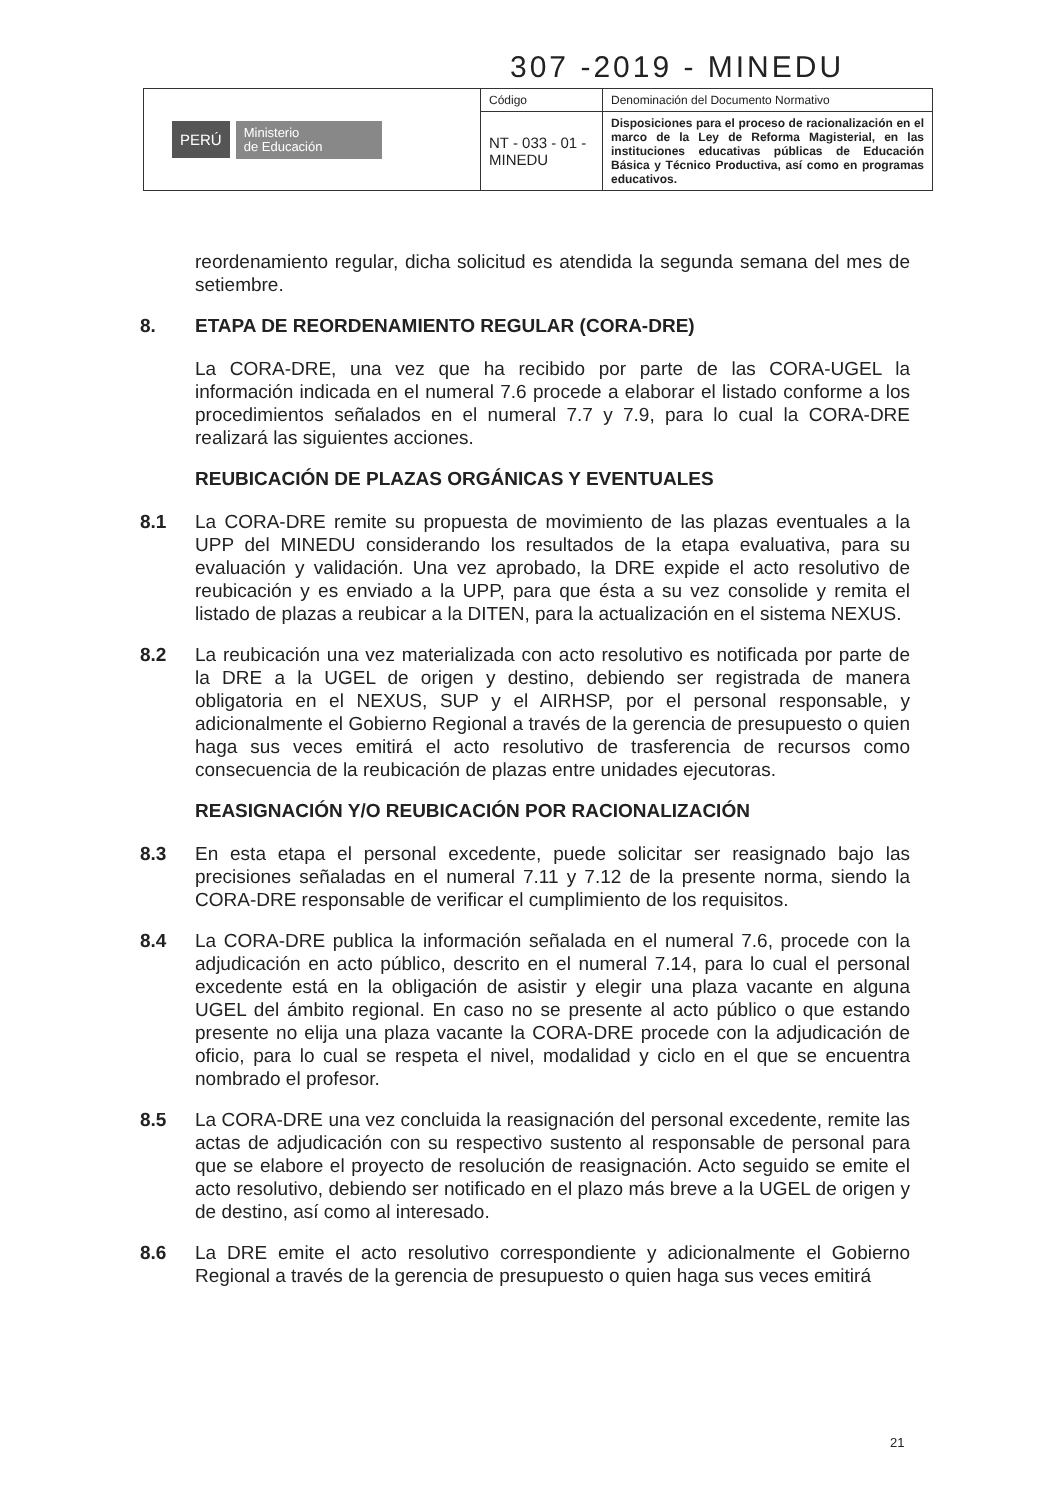307 -2019 - MINEDU
| PERÚ Ministerio de Educación | Código | Denominación del Documento Normativo |
| | NT - 033 - 01 - MINEDU | Disposiciones para el proceso de racionalización en el marco de la Ley de Reforma Magisterial, en las instituciones educativas públicas de Educación Básica y Técnico Productiva, así como en programas educativos. |
reordenamiento regular, dicha solicitud es atendida la segunda semana del mes de setiembre.
8. ETAPA DE REORDENAMIENTO REGULAR (CORA-DRE)
La CORA-DRE, una vez que ha recibido por parte de las CORA-UGEL la información indicada en el numeral 7.6 procede a elaborar el listado conforme a los procedimientos señalados en el numeral 7.7 y 7.9, para lo cual la CORA-DRE realizará las siguientes acciones.
REUBICACIÓN DE PLAZAS ORGÁNICAS Y EVENTUALES
8.1 La CORA-DRE remite su propuesta de movimiento de las plazas eventuales a la UPP del MINEDU considerando los resultados de la etapa evaluativa, para su evaluación y validación. Una vez aprobado, la DRE expide el acto resolutivo de reubicación y es enviado a la UPP, para que ésta a su vez consolide y remita el listado de plazas a reubicar a la DITEN, para la actualización en el sistema NEXUS.
8.2 La reubicación una vez materializada con acto resolutivo es notificada por parte de la DRE a la UGEL de origen y destino, debiendo ser registrada de manera obligatoria en el NEXUS, SUP y el AIRHSP, por el personal responsable, y adicionalmente el Gobierno Regional a través de la gerencia de presupuesto o quien haga sus veces emitirá el acto resolutivo de trasferencia de recursos como consecuencia de la reubicación de plazas entre unidades ejecutoras.
REASIGNACIÓN Y/O REUBICACIÓN POR RACIONALIZACIÓN
8.3 En esta etapa el personal excedente, puede solicitar ser reasignado bajo las precisiones señaladas en el numeral 7.11 y 7.12 de la presente norma, siendo la CORA-DRE responsable de verificar el cumplimiento de los requisitos.
8.4 La CORA-DRE publica la información señalada en el numeral 7.6, procede con la adjudicación en acto público, descrito en el numeral 7.14, para lo cual el personal excedente está en la obligación de asistir y elegir una plaza vacante en alguna UGEL del ámbito regional. En caso no se presente al acto público o que estando presente no elija una plaza vacante la CORA-DRE procede con la adjudicación de oficio, para lo cual se respeta el nivel, modalidad y ciclo en el que se encuentra nombrado el profesor.
8.5 La CORA-DRE una vez concluida la reasignación del personal excedente, remite las actas de adjudicación con su respectivo sustento al responsable de personal para que se elabore el proyecto de resolución de reasignación. Acto seguido se emite el acto resolutivo, debiendo ser notificado en el plazo más breve a la UGEL de origen y de destino, así como al interesado.
8.6 La DRE emite el acto resolutivo correspondiente y adicionalmente el Gobierno Regional a través de la gerencia de presupuesto o quien haga sus veces emitirá
21